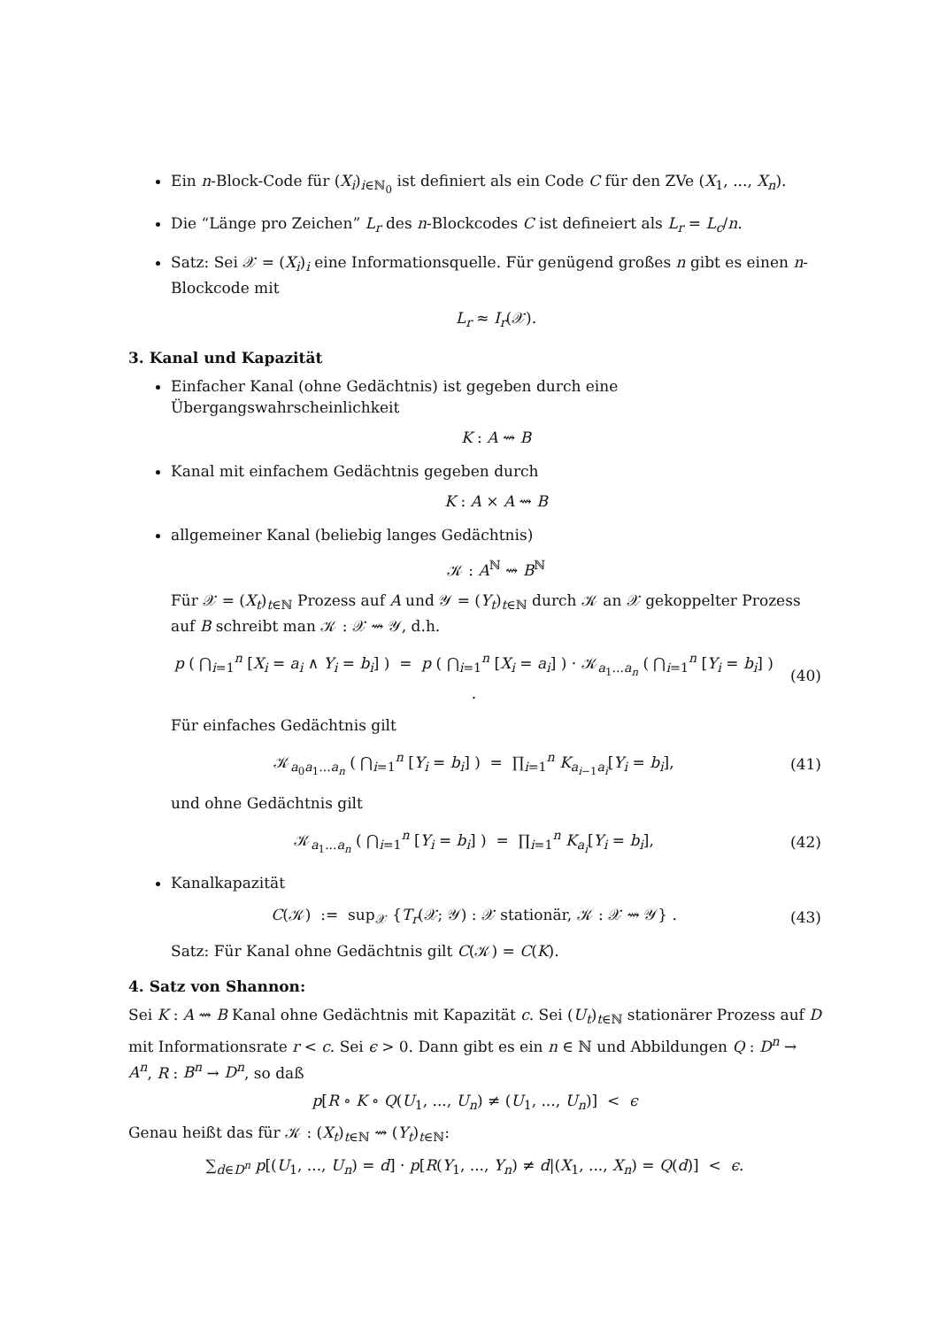Ein n-Block-Code für (X<sub>i</sub>)<sub>i∈ℕ<sub>0</sub></sub> ist definiert als ein Code C für den ZVe (X<sub>1</sub>, ..., X<sub>n</sub>).
Die “Länge pro Zeichen” L<sub>r</sub> des n-Blockcodes C ist defineiert als L<sub>r</sub> = L<sub>c</sub>/n.
Satz: Sei 𝒳 = (X<sub>i</sub>)<sub>i</sub> eine Informationsquelle. Für genügend großes n gibt es einen n-Blockcode mit
L<sub>r</sub> ≈ I<sub>r</sub>(𝒳).
3. Kanal und Kapazität
Einfacher Kanal (ohne Gedächtnis) ist gegeben durch eine Übergangswahrscheinlichkeit
K : A ⇝ B
Kanal mit einfachem Gedächtnis gegeben durch
K : A × A ⇝ B
allgemeiner Kanal (beliebig langes Gedächtnis)
𝒦 : A<sup>ℕ</sup> ⇝ B<sup>ℕ</sup>
Für 𝒳 = (X<sub>t</sub>)<sub>t∈ℕ</sub> Prozess auf A und 𝒴 = (Y<sub>t</sub>)<sub>t∈ℕ</sub> durch 𝒦 an 𝒳 gekoppelter Prozess auf B schreibt man 𝒦 : 𝒳 ⇝ 𝒴, d.h.
p ( ⋂<sub>i=1</sub><sup>n</sup> [X<sub>i</sub> = a<sub>i</sub> ∧ Y<sub>i</sub> = b<sub>i</sub>] ) = p ( ⋂<sub>i=1</sub><sup>n</sup> [X<sub>i</sub> = a<sub>i</sub>] ) · 𝒦<sub>a<sub>1</sub>...a<sub>n</sub></sub> ( ⋂<sub>i=1</sub><sup>n</sup> [Y<sub>i</sub> = b<sub>i</sub>] ) . (40)
Für einfaches Gedächtnis gilt
𝒦<sub>a<sub>0</sub>a<sub>1</sub>...a<sub>n</sub></sub> ( ⋂<sub>i=1</sub><sup>n</sup> [Y<sub>i</sub> = b<sub>i</sub>] ) = ∏<sub>i=1</sub><sup>n</sup> K<sub>a<sub>i−1</sub>a<sub>i</sub></sub>[Y<sub>i</sub> = b<sub>i</sub>], (41)
und ohne Gedächtnis gilt
𝒦<sub>a<sub>1</sub>...a<sub>n</sub></sub> ( ⋂<sub>i=1</sub><sup>n</sup> [Y<sub>i</sub> = b<sub>i</sub>] ) = ∏<sub>i=1</sub><sup>n</sup> K<sub>a<sub>i</sub></sub>[Y<sub>i</sub> = b<sub>i</sub>], (42)
Kanalkapazität
C(𝒦) := sup<sub>𝒳</sub> {T<sub>r</sub>(𝒳; 𝒴) : 𝒳 stationär, 𝒦 : 𝒳 ⇝ 𝒴} . (43)
Satz: Für Kanal ohne Gedächtnis gilt C(𝒦) = C(K).
4. Satz von Shannon:
Sei K : A ⇝ B Kanal ohne Gedächtnis mit Kapazität c. Sei (U<sub>t</sub>)<sub>t∈ℕ</sub> stationärer Prozess auf D mit Informationsrate r < c. Sei ϵ > 0. Dann gibt es ein n ∈ ℕ und Abbildungen Q : D<sup>n</sup> → A<sup>n</sup>, R : B<sup>n</sup> → D<sup>n</sup>, so daß
p[R ∘ K ∘ Q(U<sub>1</sub>, ..., U<sub>n</sub>) ≠ (U<sub>1</sub>, ..., U<sub>n</sub>)] < ϵ
Genau heißt das für 𝒦 : (X<sub>t</sub>)<sub>t∈ℕ</sub> ⇝ (Y<sub>t</sub>)<sub>t∈ℕ</sub>:
∑<sub>d∈D<sup>n</sup></sub> p[(U<sub>1</sub>, ..., U<sub>n</sub>) = d] · p[R(Y<sub>1</sub>, ..., Y<sub>n</sub>) ≠ d|(X<sub>1</sub>, ..., X<sub>n</sub>) = Q(d)] < ϵ.